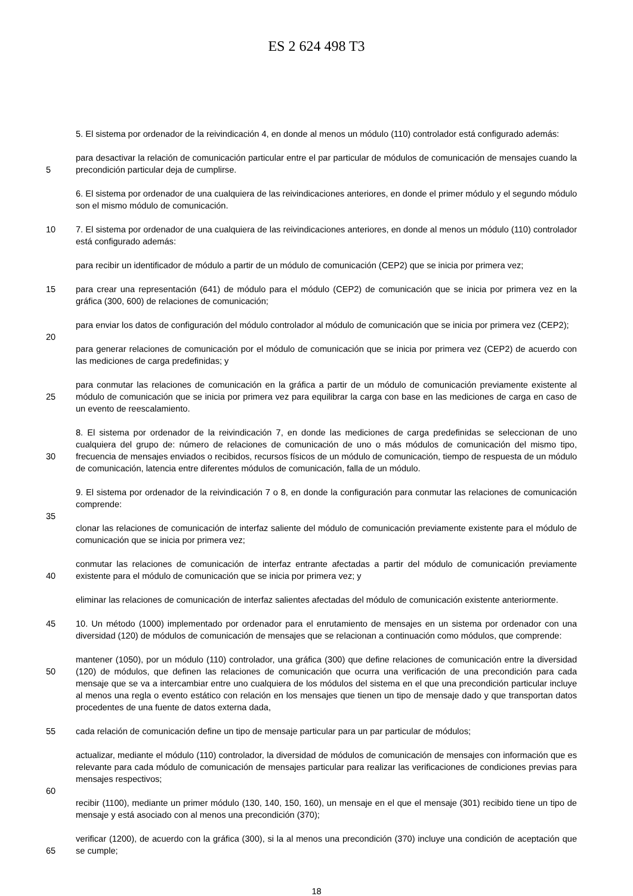ES 2 624 498 T3
5. El sistema por ordenador de la reivindicación 4, en donde al menos un módulo (110) controlador está configurado además:
5 para desactivar la relación de comunicación particular entre el par particular de módulos de comunicación de mensajes cuando la precondición particular deja de cumplirse.
6. El sistema por ordenador de una cualquiera de las reivindicaciones anteriores, en donde el primer módulo y el segundo módulo son el mismo módulo de comunicación.
10 7. El sistema por ordenador de una cualquiera de las reivindicaciones anteriores, en donde al menos un módulo (110) controlador está configurado además:
para recibir un identificador de módulo a partir de un módulo de comunicación (CEP2) que se inicia por primera vez;
15 para crear una representación (641) de módulo para el módulo (CEP2) de comunicación que se inicia por primera vez en la gráfica (300, 600) de relaciones de comunicación;
para enviar los datos de configuración del módulo controlador al módulo de comunicación que se inicia por primera vez (CEP2);
20
para generar relaciones de comunicación por el módulo de comunicación que se inicia por primera vez (CEP2) de acuerdo con las mediciones de carga predefinidas; y
25 para conmutar las relaciones de comunicación en la gráfica a partir de un módulo de comunicación previamente existente al módulo de comunicación que se inicia por primera vez para equilibrar la carga con base en las mediciones de carga en caso de un evento de reescalamiento.
30 8. El sistema por ordenador de la reivindicación 7, en donde las mediciones de carga predefinidas se seleccionan de uno cualquiera del grupo de: número de relaciones de comunicación de uno o más módulos de comunicación del mismo tipo, frecuencia de mensajes enviados o recibidos, recursos físicos de un módulo de comunicación, tiempo de respuesta de un módulo de comunicación, latencia entre diferentes módulos de comunicación, falla de un módulo.
9. El sistema por ordenador de la reivindicación 7 o 8, en donde la configuración para conmutar las relaciones de comunicación comprende:
35
clonar las relaciones de comunicación de interfaz saliente del módulo de comunicación previamente existente para el módulo de comunicación que se inicia por primera vez;
40 conmutar las relaciones de comunicación de interfaz entrante afectadas a partir del módulo de comunicación previamente existente para el módulo de comunicación que se inicia por primera vez; y
eliminar las relaciones de comunicación de interfaz salientes afectadas del módulo de comunicación existente anteriormente.
45 10. Un método (1000) implementado por ordenador para el enrutamiento de mensajes en un sistema por ordenador con una diversidad (120) de módulos de comunicación de mensajes que se relacionan a continuación como módulos, que comprende:
50 mantener (1050), por un módulo (110) controlador, una gráfica (300) que define relaciones de comunicación entre la diversidad (120) de módulos, que definen las relaciones de comunicación que ocurra una verificación de una precondición para cada mensaje que se va a intercambiar entre uno cualquiera de los módulos del sistema en el que una precondición particular incluye al menos una regla o evento estático con relación en los mensajes que tienen un tipo de mensaje dado y que transportan datos procedentes de una fuente de datos externa dada,
55 cada relación de comunicación define un tipo de mensaje particular para un par particular de módulos;
actualizar, mediante el módulo (110) controlador, la diversidad de módulos de comunicación de mensajes con información que es relevante para cada módulo de comunicación de mensajes particular para realizar las verificaciones de condiciones previas para mensajes respectivos;
60
recibir (1100), mediante un primer módulo (130, 140, 150, 160), un mensaje en el que el mensaje (301) recibido tiene un tipo de mensaje y está asociado con al menos una precondición (370);
65 verificar (1200), de acuerdo con la gráfica (300), si la al menos una precondición (370) incluye una condición de aceptación que se cumple;
18